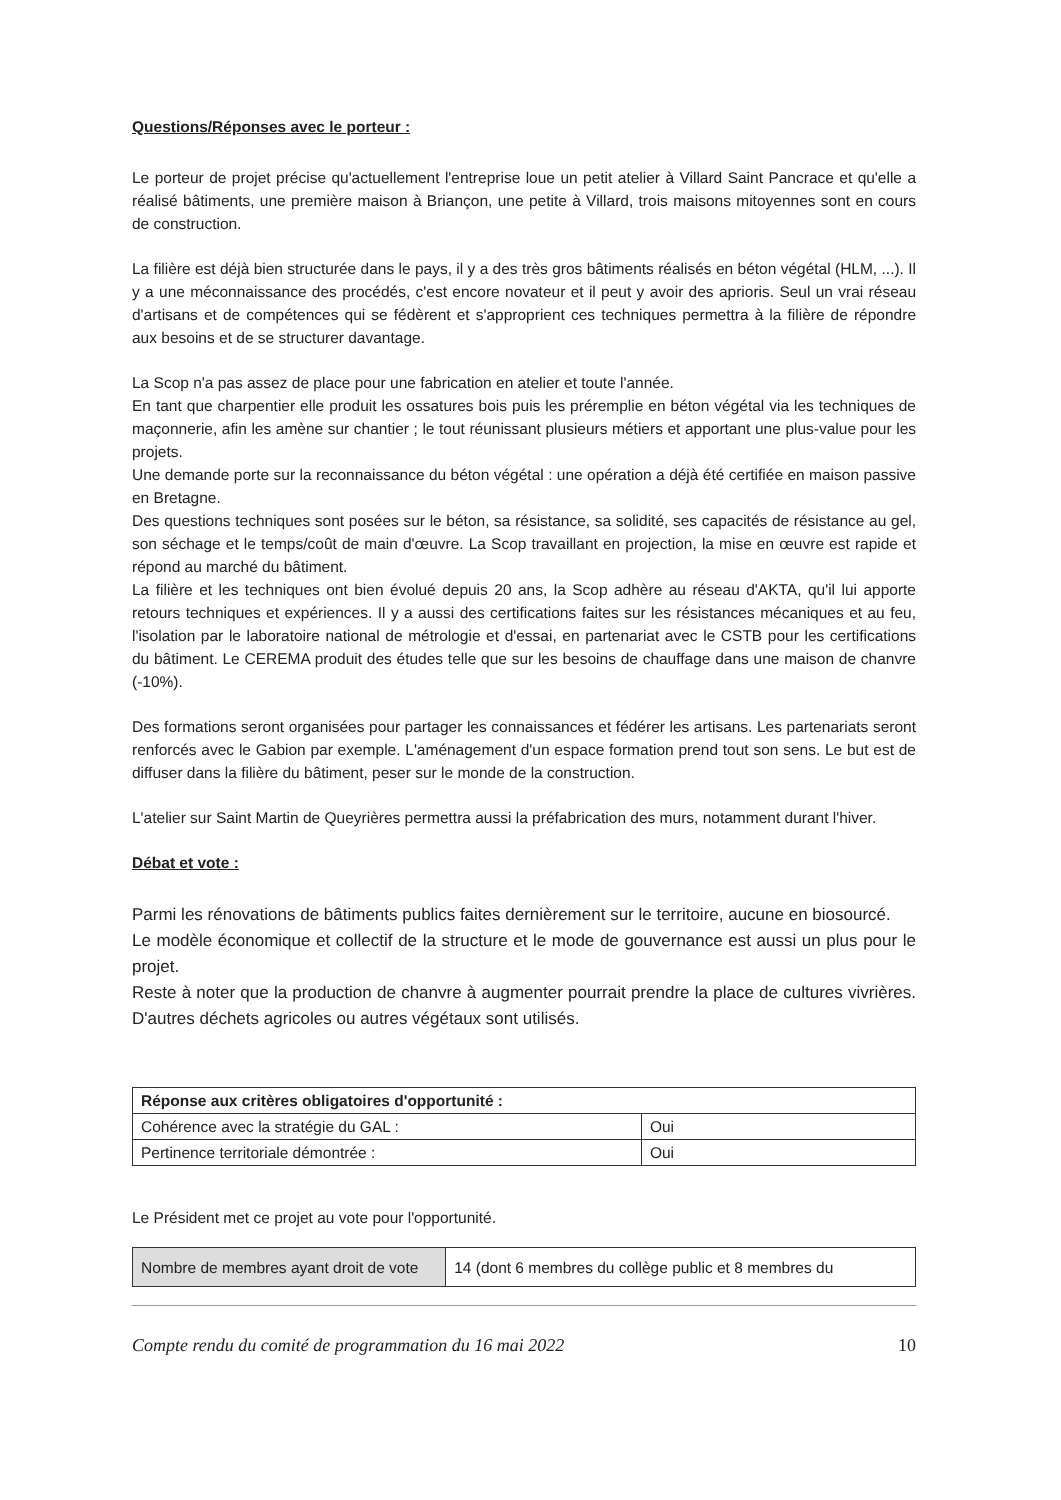Questions/Réponses avec le porteur :
Le porteur de projet précise qu'actuellement l'entreprise loue un petit atelier à Villard Saint Pancrace et qu'elle a réalisé bâtiments, une première maison à Briançon, une petite à Villard, trois maisons mitoyennes sont en cours de construction.
La filière est déjà bien structurée dans le pays, il y a des très gros bâtiments réalisés en béton végétal (HLM, ...). Il y a une méconnaissance des procédés, c'est encore novateur et il peut y avoir des aprioris. Seul un vrai réseau d'artisans et de compétences qui se fédèrent et s'approprient ces techniques permettra à la filière de répondre aux besoins et de se structurer davantage.
La Scop n'a pas assez de place pour une fabrication en atelier et toute l'année.
En tant que charpentier elle produit les ossatures bois puis les préremplie en béton végétal via les techniques de maçonnerie, afin les amène sur chantier ; le tout réunissant plusieurs métiers et apportant une plus-value pour les projets.
Une demande porte sur la reconnaissance du béton végétal : une opération a déjà été certifiée en maison passive en Bretagne.
Des questions techniques sont posées sur le béton, sa résistance, sa solidité, ses capacités de résistance au gel, son séchage et le temps/coût de main d'œuvre. La Scop travaillant en projection, la mise en œuvre est rapide et répond au marché du bâtiment.
La filière et les techniques ont bien évolué depuis 20 ans, la Scop adhère au réseau d'AKTA, qu'il lui apporte retours techniques et expériences. Il y a aussi des certifications faites sur les résistances mécaniques et au feu, l'isolation par le laboratoire national de métrologie et d'essai, en partenariat avec le CSTB pour les certifications du bâtiment. Le CEREMA produit des études telle que sur les besoins de chauffage dans une maison de chanvre (-10%).
Des formations seront organisées pour partager les connaissances et fédérer les artisans. Les partenariats seront renforcés avec le Gabion par exemple. L'aménagement d'un espace formation prend tout son sens. Le but est de diffuser dans la filière du bâtiment, peser sur le monde de la construction.
L'atelier sur Saint Martin de Queyrières permettra aussi la préfabrication des murs, notamment durant l'hiver.
Débat et vote :
Parmi les rénovations de bâtiments publics faites dernièrement sur le territoire, aucune en biosourcé.
Le modèle économique et collectif de la structure et le mode de gouvernance est aussi un plus pour le projet.
Reste à noter que la production de chanvre à augmenter pourrait prendre la place de cultures vivrières. D'autres déchets agricoles ou autres végétaux sont utilisés.
| Réponse aux critères obligatoires d'opportunité : | |
| Cohérence avec la stratégie du GAL : | Oui |
| Pertinence territoriale démontrée : | Oui |
Le Président met ce projet au vote pour l'opportunité.
| Nombre de membres ayant droit de vote | 14 (dont 6 membres du collège public et 8 membres du |
Compte rendu du comité de programmation du 16 mai 2022 10